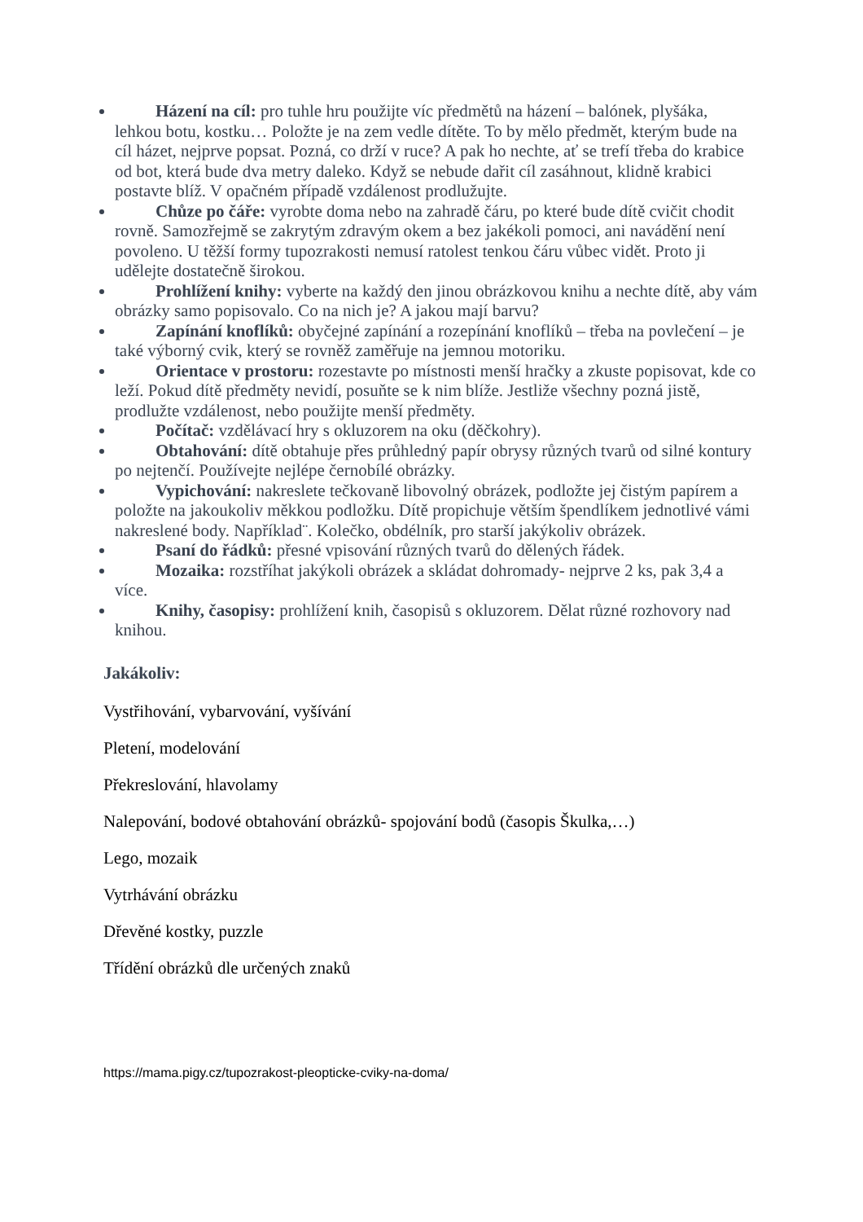Házení na cíl: pro tuhle hru použijte víc předmětů na házení – balónek, plyšáka, lehkou botu, kostku… Položte je na zem vedle dítěte. To by mělo předmět, kterým bude na cíl házet, nejprve popsat. Pozná, co drží v ruce? A pak ho nechte, ať se trefí třeba do krabice od bot, která bude dva metry daleko. Když se nebude dařit cíl zasáhnout, klidně krabici postavte blíž. V opačném případě vzdálenost prodlužujte.
Chůze po čáře: vyrobte doma nebo na zahradě čáru, po které bude dítě cvičit chodit rovně. Samozřejmě se zakrytým zdravým okem a bez jakékoli pomoci, ani navádění není povoleno. U těžší formy tupozrakosti nemusí ratolest tenkou čáru vůbec vidět. Proto ji udělejte dostatečně širokou.
Prohlížení knihy: vyberte na každý den jinou obrázkovou knihu a nechte dítě, aby vám obrázky samo popisovalo. Co na nich je? A jakou mají barvu?
Zapínání knoflíků: obyčejné zapínání a rozepínání knoflíků – třeba na povlečení – je také výborný cvik, který se rovněž zaměřuje na jemnou motoriku.
Orientace v prostoru: rozestavte po místnosti menší hračky a zkuste popisovat, kde co leží. Pokud dítě předměty nevidí, posuňte se k nim blíže. Jestliže všechny pozná jistě, prodlužte vzdálenost, nebo použijte menší předměty.
Počítač: vzdělávací hry s okluzorem na oku (děčkohry).
Obtahování: dítě obtahuje přes průhledný papír obrysy různých tvarů od silné kontury po nejtenčí. Používejte nejlépe černobílé obrázky.
Vypichování: nakreslete tečkovaně libovolný obrázek, podložte jej čistým papírem a položte na jakoukoliv měkkou podložku. Dítě propichuje větším špendlíkem jednotlivé vámi nakreslené body. Například¨. Kolečko, obdélník, pro starší jakýkoliv obrázek.
Psaní do řádků: přesné vpisování různých tvarů do dělených řádek.
Mozaika: rozstříhat jakýkoli obrázek a skládat dohromady- nejprve 2 ks, pak 3,4 a více.
Knihy, časopisy: prohlížení knih, časopisů s okluzorem. Dělat různé rozhovory nad knihou.
Jakákoliv:
Vystřihování, vybarvování, vyšívání
Pletení, modelování
Překreslování, hlavolamy
Nalepování, bodové obtahování obrázků- spojování bodů (časopis Škulka,…)
Lego, mozaik
Vytrhávání obrázku
Dřevěné kostky, puzzle
Třídění obrázků dle určených znaků
https://mama.pigy.cz/tupozrakost-pleopticke-cviky-na-doma/